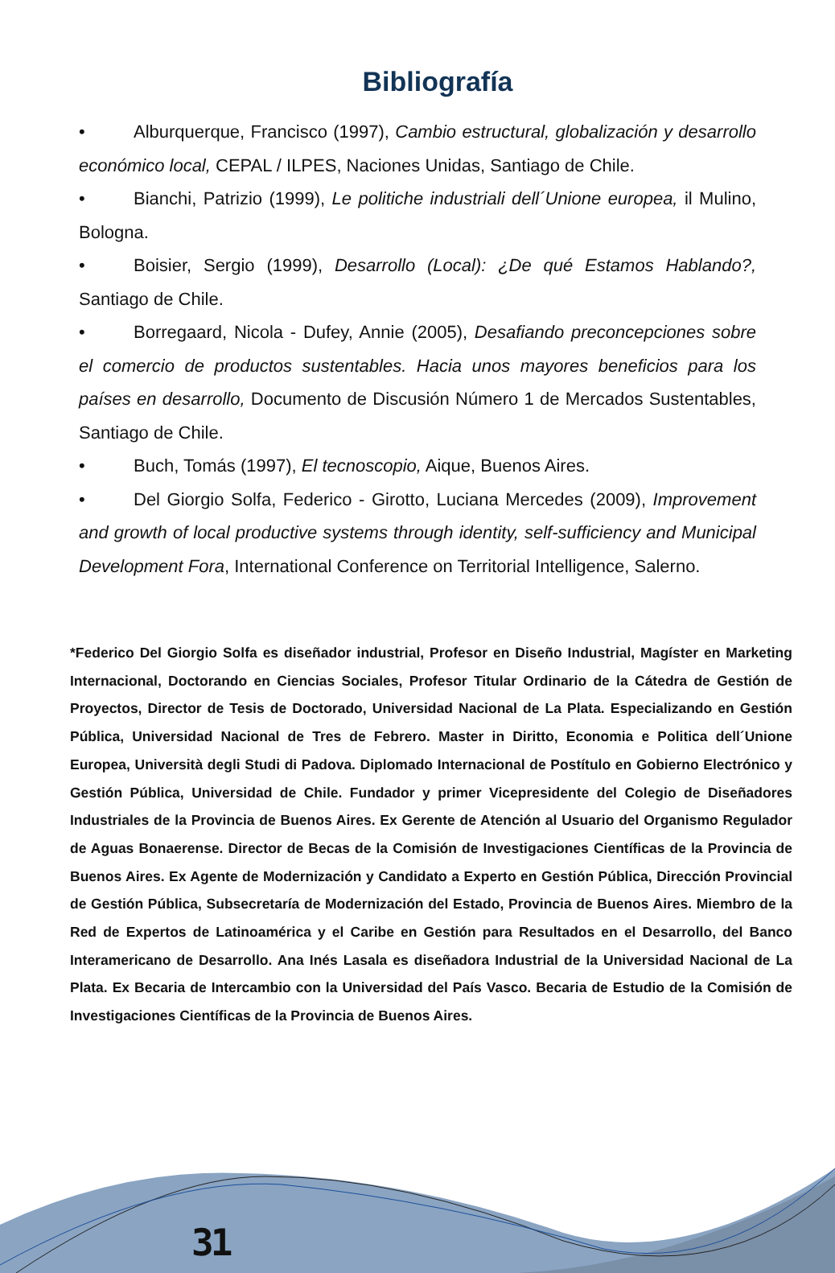Bibliografía
• Alburquerque, Francisco (1997), Cambio estructural, globalización y desarrollo económico local, CEPAL / ILPES, Naciones Unidas, Santiago de Chile.
• Bianchi, Patrizio (1999), Le politiche industriali dell´Unione europea, il Mulino, Bologna.
• Boisier, Sergio (1999), Desarrollo (Local): ¿De qué Estamos Hablando?, Santiago de Chile.
• Borregaard, Nicola - Dufey, Annie (2005), Desafiando preconcepciones sobre el comercio de productos sustentables. Hacia unos mayores beneficios para los países en desarrollo, Documento de Discusión Número 1 de Mercados Sustentables, Santiago de Chile.
• Buch, Tomás (1997), El tecnoscopio, Aique, Buenos Aires.
• Del Giorgio Solfa, Federico - Girotto, Luciana Mercedes (2009), Improvement and growth of local productive systems through identity, self-sufficiency and Municipal Development Fora, International Conference on Territorial Intelligence, Salerno.
*Federico Del Giorgio Solfa es diseñador industrial, Profesor en Diseño Industrial, Magíster en Marketing Internacional, Doctorando en Ciencias Sociales, Profesor Titular Ordinario de la Cátedra de Gestión de Proyectos, Director de Tesis de Doctorado, Universidad Nacional de La Plata. Especializando en Gestión Pública, Universidad Nacional de Tres de Febrero. Master in Diritto, Economia e Politica dell´Unione Europea, Università degli Studi di Padova. Diplomado Internacional de Postítulo en Gobierno Electrónico y Gestión Pública, Universidad de Chile. Fundador y primer Vicepresidente del Colegio de Diseñadores Industriales de la Provincia de Buenos Aires. Ex Gerente de Atención al Usuario del Organismo Regulador de Aguas Bonaerense. Director de Becas de la Comisión de Investigaciones Científicas de la Provincia de Buenos Aires. Ex Agente de Modernización y Candidato a Experto en Gestión Pública, Dirección Provincial de Gestión Pública, Subsecretaría de Modernización del Estado, Provincia de Buenos Aires. Miembro de la Red de Expertos de Latinoamérica y el Caribe en Gestión para Resultados en el Desarrollo, del Banco Interamericano de Desarrollo. Ana Inés Lasala es diseñadora Industrial de la Universidad Nacional de La Plata. Ex Becaria de Intercambio con la Universidad del País Vasco. Becaria de Estudio de la Comisión de Investigaciones Científicas de la Provincia de Buenos Aires.
31